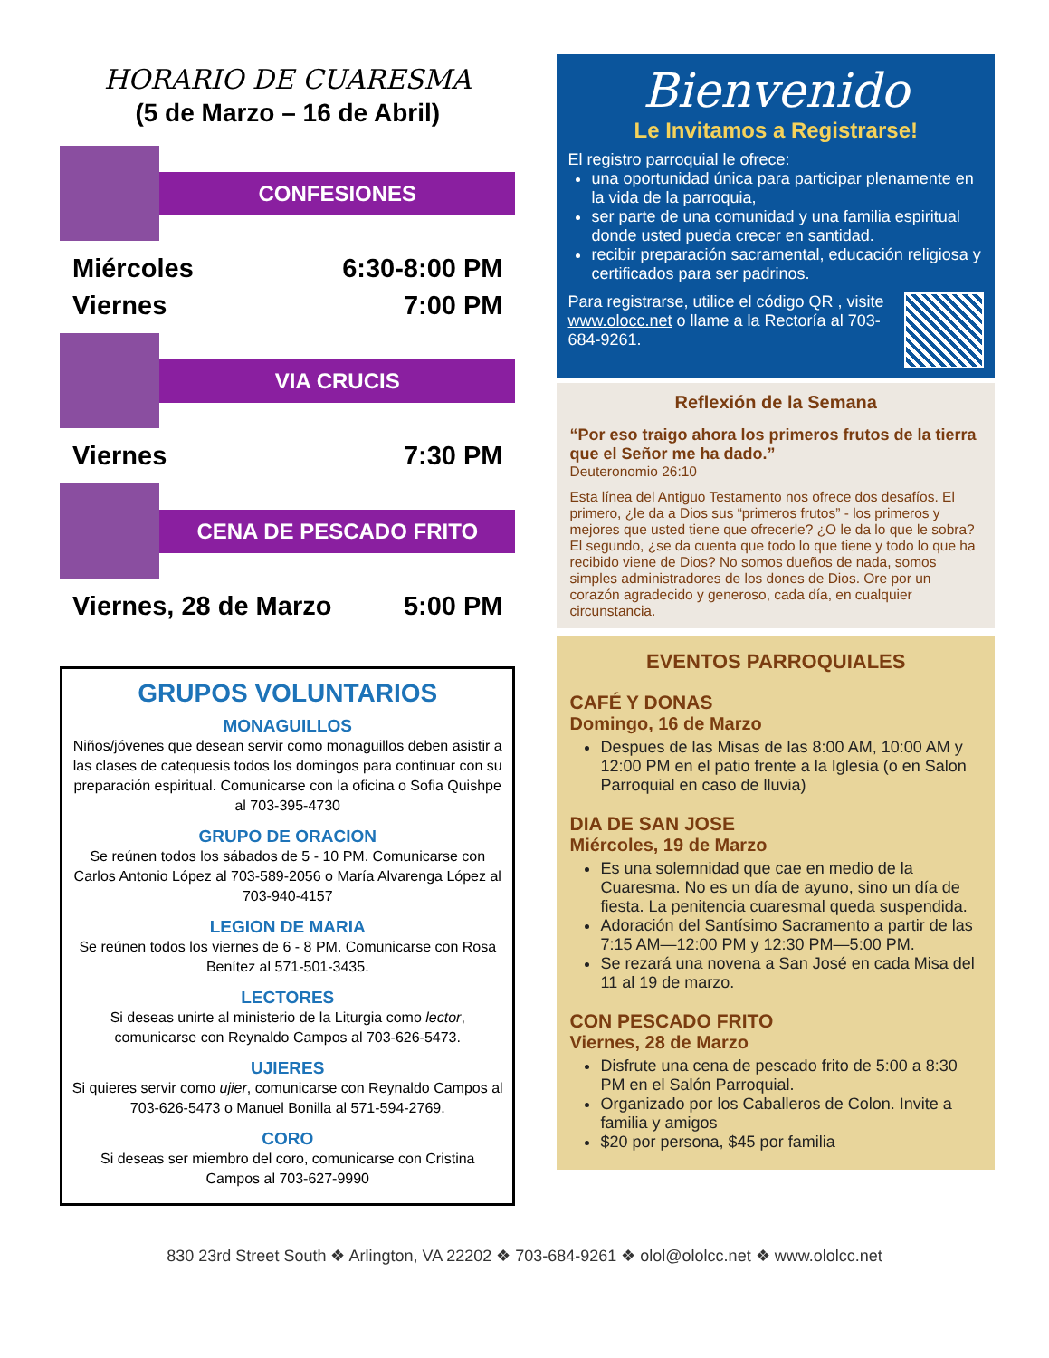HORARIO DE CUARESMA
(5 de Marzo – 16 de Abril)
CONFESIONES
Miércoles 6:30-8:00 PM
Viernes 7:00 PM
VIA CRUCIS
Viernes 7:30 PM
CENA DE PESCADO FRITO
Viernes, 28 de Marzo 5:00 PM
GRUPOS VOLUNTARIOS
MONAGUILLOS
Niños/jóvenes que desean servir como monaguillos deben asistir a las clases de catequesis todos los domingos para continuar con su preparación espiritual. Comunicarse con la oficina o Sofia Quishpe al 703-395-4730
GRUPO DE ORACION
Se reúnen todos los sábados de 5 - 10 PM. Comunicarse con Carlos Antonio López al 703-589-2056 o María Alvarenga López al 703-940-4157
LEGION DE MARIA
Se reúnen todos los viernes de 6 - 8 PM. Comunicarse con Rosa Benítez al 571-501-3435.
LECTORES
Si deseas unirte al ministerio de la Liturgia como lector, comunicarse con Reynaldo Campos al 703-626-5473.
UJIERES
Si quieres servir como ujier, comunicarse con Reynaldo Campos al 703-626-5473 o Manuel Bonilla al 571-594-2769.
CORO
Si deseas ser miembro del coro, comunicarse con Cristina Campos al 703-627-9990
Bienvenido
Le Invitamos a Registrarse!
El registro parroquial le ofrece:
una oportunidad única para participar plenamente en la vida de la parroquia,
ser parte de una comunidad y una familia espiritual donde usted pueda crecer en santidad.
recibir preparación sacramental, educación religiosa y certificados para ser padrinos.
Para registrarse, utilice el código QR , visite www.olocc.net o llame a la Rectoría al 703-684-9261.
Reflexión de la Semana
“Por eso traigo ahora los primeros frutos de la tierra que el Señor me ha dado.”
Deuteronomio 26:10
Esta línea del Antiguo Testamento nos ofrece dos desafíos. El primero, ¿le da a Dios sus “primeros frutos” - los primeros y mejores que usted tiene que ofrecerle? ¿O le da lo que le sobra? El segundo, ¿se da cuenta que todo lo que tiene y todo lo que ha recibido viene de Dios? No somos dueños de nada, somos simples administradores de los dones de Dios. Ore por un corazón agradecido y generoso, cada día, en cualquier circunstancia.
EVENTOS PARROQUIALES
CAFÉ Y DONAS
Domingo, 16 de Marzo
Despues de las Misas de las 8:00 AM, 10:00 AM y 12:00 PM en el patio frente a la Iglesia (o en Salon Parroquial en caso de lluvia)
DIA DE SAN JOSE
Miércoles, 19 de Marzo
Es una solemnidad que cae en medio de la Cuaresma. No es un día de ayuno, sino un día de fiesta. La penitencia cuaresmal queda suspendida.
Adoración del Santísimo Sacramento a partir de las 7:15 AM—12:00 PM y 12:30 PM—5:00 PM.
Se rezará una novena a San José en cada Misa del 11 al 19 de marzo.
CON PESCADO FRITO
Viernes, 28 de Marzo
Disfrute una cena de pescado frito de 5:00 a 8:30 PM en el Salón Parroquial.
Organizado por los Caballeros de Colon. Invite a familia y amigos
$20 por persona, $45 por familia
830 23rd Street South ❖ Arlington, VA 22202 ❖ 703-684-9261 ❖ olol@ololcc.net ❖ www.ololcc.net